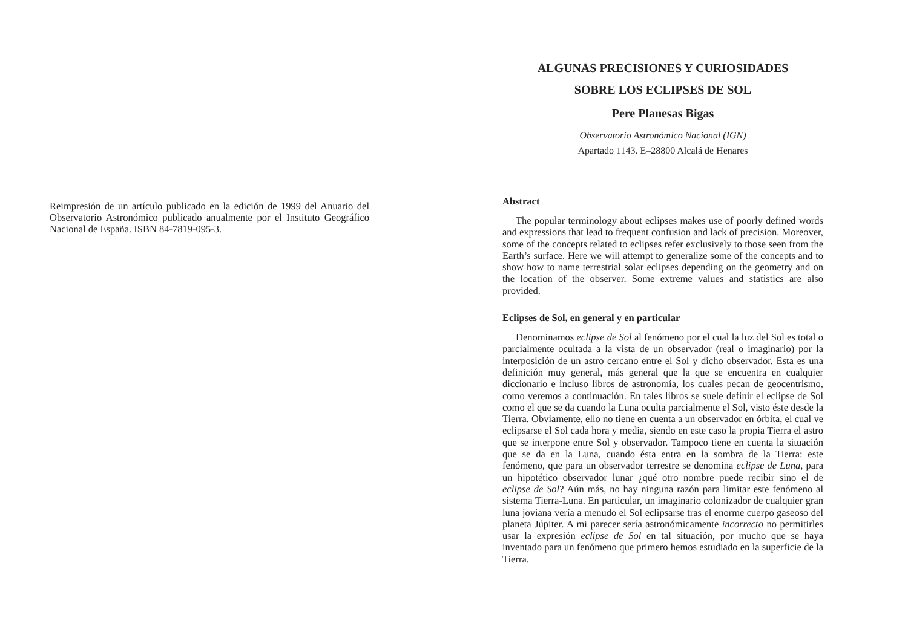Reimpresión de un artículo publicado en la edición de 1999 del Anuario del Observatorio Astronómico publicado anualmente por el Instituto Geográfico Nacional de España. ISBN 84-7819-095-3.
ALGUNAS PRECISIONES Y CURIOSIDADES
SOBRE LOS ECLIPSES DE SOL
Pere Planesas Bigas
Observatorio Astronómico Nacional (IGN)
Apartado 1143. E–28800 Alcalá de Henares
Abstract
The popular terminology about eclipses makes use of poorly defined words and expressions that lead to frequent confusion and lack of precision. Moreover, some of the concepts related to eclipses refer exclusively to those seen from the Earth’s surface. Here we will attempt to generalize some of the concepts and to show how to name terrestrial solar eclipses depending on the geometry and on the location of the observer. Some extreme values and statistics are also provided.
Eclipses de Sol, en general y en particular
Denominamos eclipse de Sol al fenómeno por el cual la luz del Sol es total o parcialmente ocultada a la vista de un observador (real o imaginario) por la interposición de un astro cercano entre el Sol y dicho observador. Esta es una definición muy general, más general que la que se encuentra en cualquier diccionario e incluso libros de astronomía, los cuales pecan de geocentrismo, como veremos a continuación. En tales libros se suele definir el eclipse de Sol como el que se da cuando la Luna oculta parcialmente el Sol, visto éste desde la Tierra. Obviamente, ello no tiene en cuenta a un observador en órbita, el cual ve eclipsarse el Sol cada hora y media, siendo en este caso la propia Tierra el astro que se interpone entre Sol y observador. Tampoco tiene en cuenta la situación que se da en la Luna, cuando ésta entra en la sombra de la Tierra: este fenómeno, que para un observador terrestre se denomina eclipse de Luna, para un hipotético observador lunar ¿qué otro nombre puede recibir sino el de eclipse de Sol? Aún más, no hay ninguna razón para limitar este fenómeno al sistema Tierra-Luna. En particular, un imaginario colonizador de cualquier gran luna joviana vería a menudo el Sol eclipsarse tras el enorme cuerpo gaseoso del planeta Júpiter. A mi parecer sería astronómicamente incorrecto no permitirles usar la expresión eclipse de Sol en tal situación, por mucho que se haya inventado para un fenómeno que primero hemos estudiado en la superficie de la Tierra.